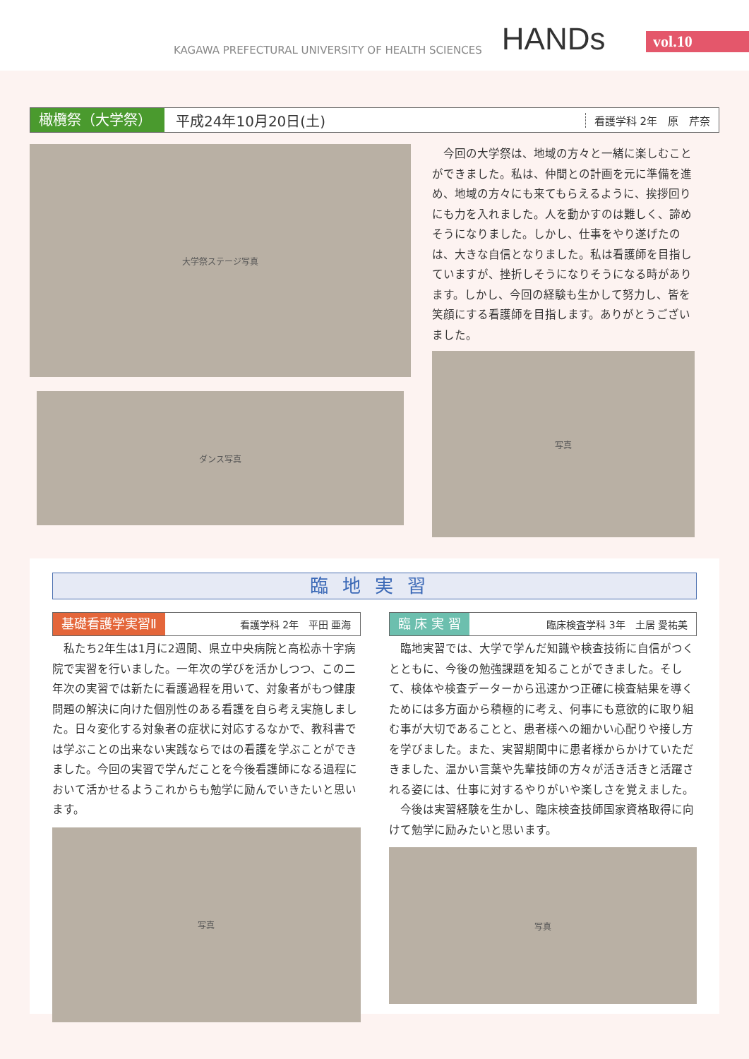KAGAWA PREFECTURAL UNIVERSITY OF HEALTH SCIENCES
HANDs
vol.10
橄欖祭（大学祭）
平成24年10月20日(土)
看護学科 2年　原　芹奈
大学祭ステージ写真
ダンス写真
　今回の大学祭は、地域の方々と一緒に楽しむことができました。私は、仲間との計画を元に準備を進め、地域の方々にも来てもらえるように、挨拶回りにも力を入れました。人を動かすのは難しく、諦めそうになりました。しかし、仕事をやり遂げたのは、大きな自信となりました。私は看護師を目指していますが、挫折しそうになりそうになる時があります。しかし、今回の経験も生かして努力し、皆を笑顔にする看護師を目指します。ありがとうございました。
写真
臨地実習
基礎看護学実習Ⅱ 看護学科 2年　平田 亜海
　私たち2年生は1月に2週間、県立中央病院と高松赤十字病院で実習を行いました。一年次の学びを活かしつつ、この二年次の実習では新たに看護過程を用いて、対象者がもつ健康問題の解決に向けた個別性のある看護を自ら考え実施しました。日々変化する対象者の症状に対応するなかで、教科書では学ぶことの出来ない実践ならではの看護を学ぶことができました。今回の実習で学んだことを今後看護師になる過程において活かせるようこれからも勉学に励んでいきたいと思います。
写真
臨 床 実 習 臨床検査学科 3年　土居 愛祐美
　臨地実習では、大学で学んだ知識や検査技術に自信がつくとともに、今後の勉強課題を知ることができました。そして、検体や検査データーから迅速かつ正確に検査結果を導くためには多方面から積極的に考え、何事にも意欲的に取り組む事が大切であることと、患者様への細かい心配りや接し方を学びました。また、実習期間中に患者様からかけていただきました、温かい言葉や先輩技師の方々が活き活きと活躍される姿には、仕事に対するやりがいや楽しさを覚えました。
　今後は実習経験を生かし、臨床検査技師国家資格取得に向けて勉学に励みたいと思います。
写真